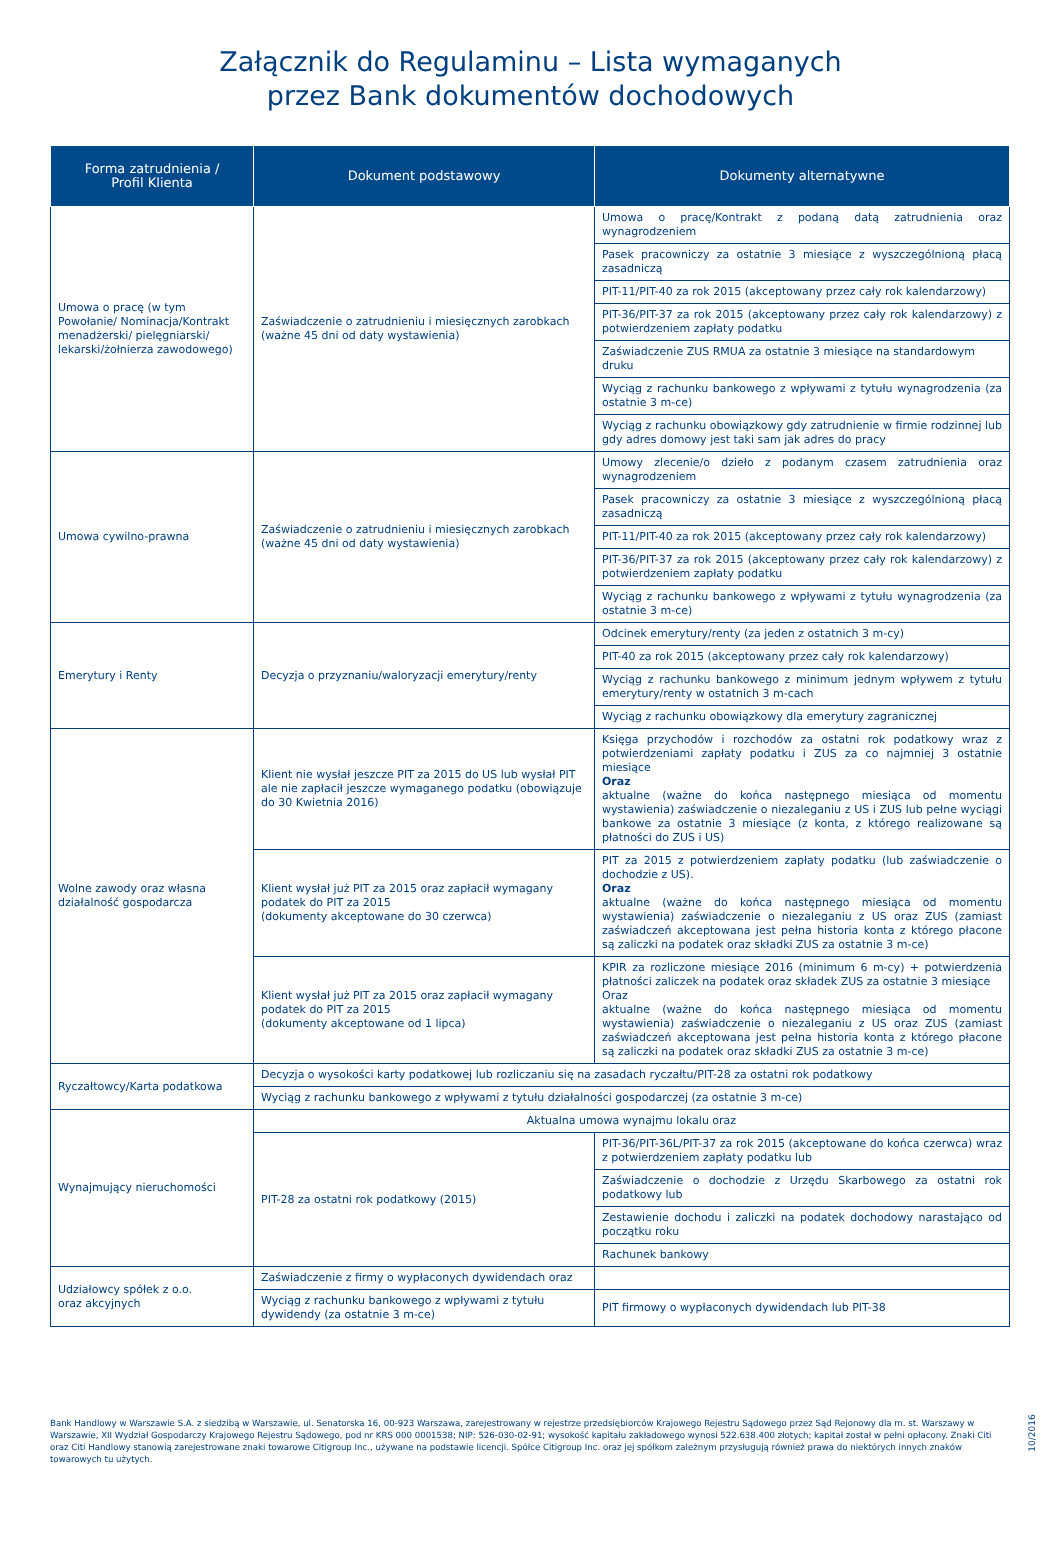Załącznik do Regulaminu – Lista wymaganych
przez Bank dokumentów dochodowych
| Forma zatrudnienia / Profil Klienta | Dokument podstawowy | Dokumenty alternatywne |
| --- | --- | --- |
| Umowa o pracę (w tym Powołanie/ Nominacja/Kontrakt menadżerski/ pielęgniarski/ lekarski/żołnierza zawodowego) | Zaświadczenie o zatrudnieniu i miesięcznych zarobkach (ważne 45 dni od daty wystawienia) | Umowa o pracę/Kontrakt z podaną datą zatrudnienia oraz wynagrodzeniem |
| | | Pasek pracowniczy za ostatnie 3 miesiące z wyszczególnioną płacą zasadniczą |
| | | PIT-11/PIT-40 za rok 2015 (akceptowany przez cały rok kalendarzowy) |
| | | PIT-36/PIT-37 za rok 2015 (akceptowany przez cały rok kalendarzowy) z potwierdzeniem zapłaty podatku |
| | | Zaświadczenie ZUS RMUA za ostatnie 3 miesiące na standardowym druku |
| | | Wyciąg z rachunku bankowego z wpływami z tytułu wynagrodzenia (za ostatnie 3 m-ce) |
| | | Wyciąg z rachunku obowiązkowy gdy zatrudnienie w firmie rodzinnej lub gdy adres domowy jest taki sam jak adres do pracy |
| Umowa cywilno-prawna | Zaświadczenie o zatrudnieniu i miesięcznych zarobkach (ważne 45 dni od daty wystawienia) | Umowy zlecenie/o dzieło z podanym czasem zatrudnienia oraz wynagrodzeniem |
| | | Pasek pracowniczy za ostatnie 3 miesiące z wyszczególnioną płacą zasadniczą |
| | | PIT-11/PIT-40 za rok 2015 (akceptowany przez cały rok kalendarzowy) |
| | | PIT-36/PIT-37 za rok 2015 (akceptowany przez cały rok kalendarzowy) z potwierdzeniem zapłaty podatku |
| | | Wyciąg z rachunku bankowego z wpływami z tytułu wynagrodzenia (za ostatnie 3 m-ce) |
| Emerytury i Renty | Decyzja o przyznaniu/waloryzacji emerytury/renty | Odcinek emerytury/renty (za jeden z ostatnich 3 m-cy) |
| | | PIT-40 za rok 2015 (akceptowany przez cały rok kalendarzowy) |
| | | Wyciąg z rachunku bankowego z minimum jednym wpływem z tytułu emerytury/renty w ostatnich 3 m-cach |
| | | Wyciąg z rachunku obowiązkowy dla emerytury zagranicznej |
| Wolne zawody oraz własna działalność gospodarcza | Klient nie wysłał jeszcze PIT za 2015 do US lub wysłał PIT ale nie zapłacił jeszcze wymaganego podatku (obowiązuje do 30 Kwietnia 2016) | Księga przychodów i rozchodów za ostatni rok podatkowy wraz z potwierdzeniami zapłaty podatku i ZUS za co najmniej 3 ostatnie miesiące Oraz aktualne (ważne do końca następnego miesiąca od momentu wystawienia) zaświadczenie o niezaleganiu z US i ZUS lub pełne wyciągi bankowe za ostatnie 3 miesiące (z konta, z którego realizowane są płatności do ZUS i US) |
| | Klient wysłał już PIT za 2015 oraz zapłacił wymagany podatek do PIT za 2015 (dokumenty akceptowane do 30 czerwca) | PIT za 2015 z potwierdzeniem zapłaty podatku (lub zaświadczenie o dochodzie z US). Oraz aktualne (ważne do końca następnego miesiąca od momentu wystawienia) zaświadczenie o niezaleganiu z US oraz ZUS (zamiast zaświadczeń akceptowana jest pełna historia konta z którego płacone są zaliczki na podatek oraz składki ZUS za ostatnie 3 m-ce) |
| | Klient wysłał już PIT za 2015 oraz zapłacił wymagany podatek do PIT za 2015 (dokumenty akceptowane od 1 lipca) | KPIR za rozliczone miesiące 2016 (minimum 6 m-cy) + potwierdzenia płatności zaliczek na podatek oraz składek ZUS za ostatnie 3 miesiące Oraz aktualne (ważne do końca następnego miesiąca od momentu wystawienia) zaświadczenie o niezaleganiu z US oraz ZUS (zamiast zaświadczeń akceptowana jest pełna historia konta z którego płacone są zaliczki na podatek oraz składki ZUS za ostatnie 3 m-ce) |
| Ryczałtowcy/Karta podatkowa | Decyzja o wysokości karty podatkowej lub rozliczaniu się na zasadach ryczałtu/PIT-28 za ostatni rok podatkowy | |
| | Wyciąg z rachunku bankowego z wpływami z tytułu działalności gospodarczej (za ostatnie 3 m-ce) | |
| Wynajmujący nieruchomości | Aktualna umowa wynajmu lokalu oraz | |
| | PIT-28 za ostatni rok podatkowy (2015) | PIT-36/PIT-36L/PIT-37 za rok 2015 (akceptowane do końca czerwca) wraz z potwierdzeniem zapłaty podatku lub |
| | | Zaświadczenie o dochodzie z Urzędu Skarbowego za ostatni rok podatkowy lub |
| | | Zestawienie dochodu i zaliczki na podatek dochodowy narastająco od początku roku |
| | | Rachunek bankowy |
| Udziałowcy spółek z o.o. oraz akcyjnych | Zaświadczenie z firmy o wypłaconych dywidendach oraz | |
| | Wyciąg z rachunku bankowego z wpływami z tytułu dywidendy (za ostatnie 3 m-ce) | PIT firmowy o wypłaconych dywidendach lub PIT-38 |
Bank Handlowy w Warszawie S.A. z siedzibą w Warszawie, ul. Senatorska 16, 00-923 Warszawa, zarejestrowany w rejestrze przedsiębiorców Krajowego Rejestru Sądowego przez Sąd Rejonowy dla m. st. Warszawy w Warszawie, XII Wydział Gospodarczy Krajowego Rejestru Sądowego, pod nr KRS 000 0001538; NIP: 526-030-02-91; wysokość kapitału zakładowego wynosi 522.638.400 złotych; kapitał został w pełni opłacony. Znaki Citi oraz Citi Handlowy stanowią zarejestrowane znaki towarowe Citigroup Inc., używane na podstawie licencji. Spółce Citigroup Inc. oraz jej spółkom zależnym przysługują również prawa do niektórych innych znaków towarowych tu użytych.
10/2016